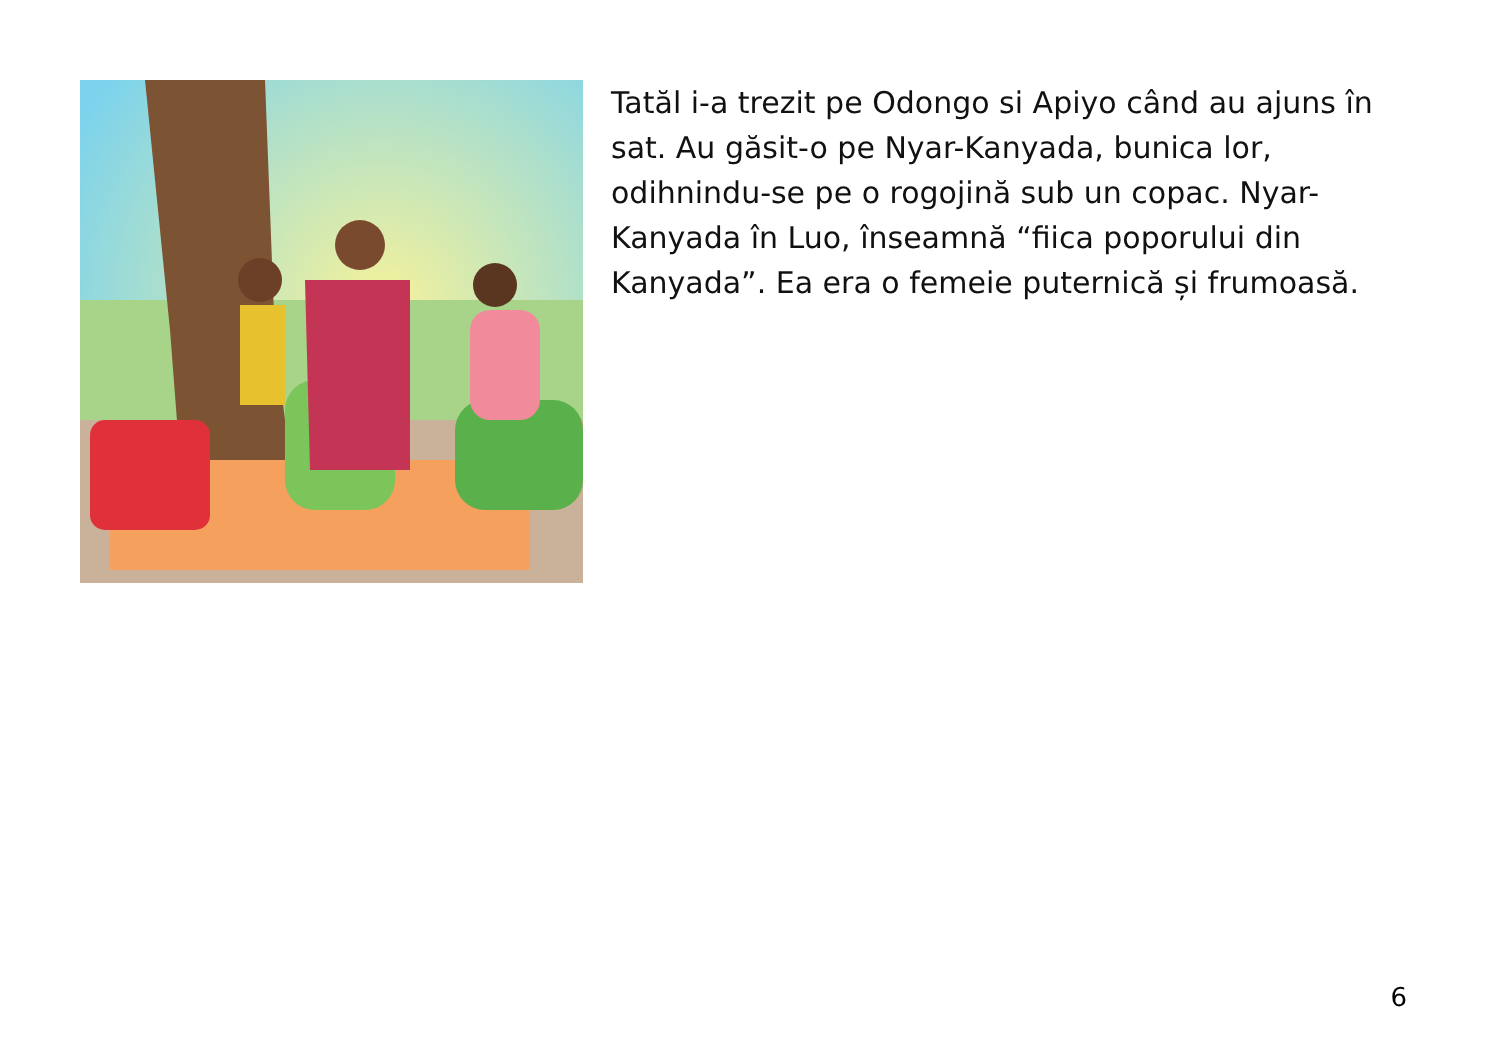Tatăl i-a trezit pe Odongo si Apiyo când au ajuns în sat. Au găsit-o pe Nyar-Kanyada, bunica lor, odihnindu-se pe o rogojină sub un copac. Nyar-Kanyada în Luo, înseamnă “fiica poporului din Kanyada”. Ea era o femeie puternică și frumoasă.
6